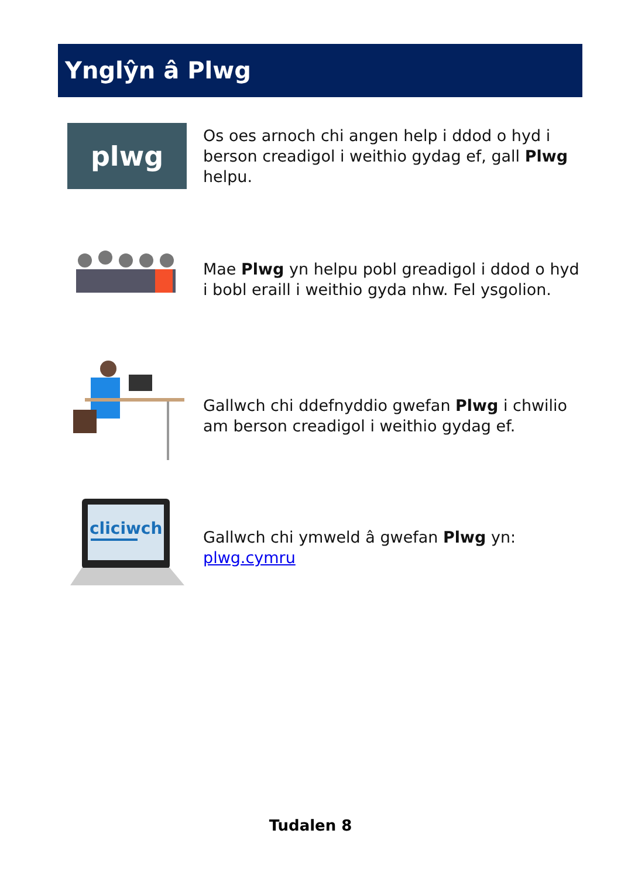Ynglŷn â Plwg
plwg
Os oes arnoch chi angen help i ddod o hyd i berson creadigol i weithio gydag ef, gall Plwg helpu.
Mae Plwg yn helpu pobl greadigol i ddod o hyd i bobl eraill i weithio gyda nhw. Fel ysgolion.
Gallwch chi ddefnyddio gwefan Plwg i chwilio am berson creadigol i weithio gydag ef.
cliciwch
Gallwch chi ymweld â gwefan Plwg yn: plwg.cymru
Tudalen 8